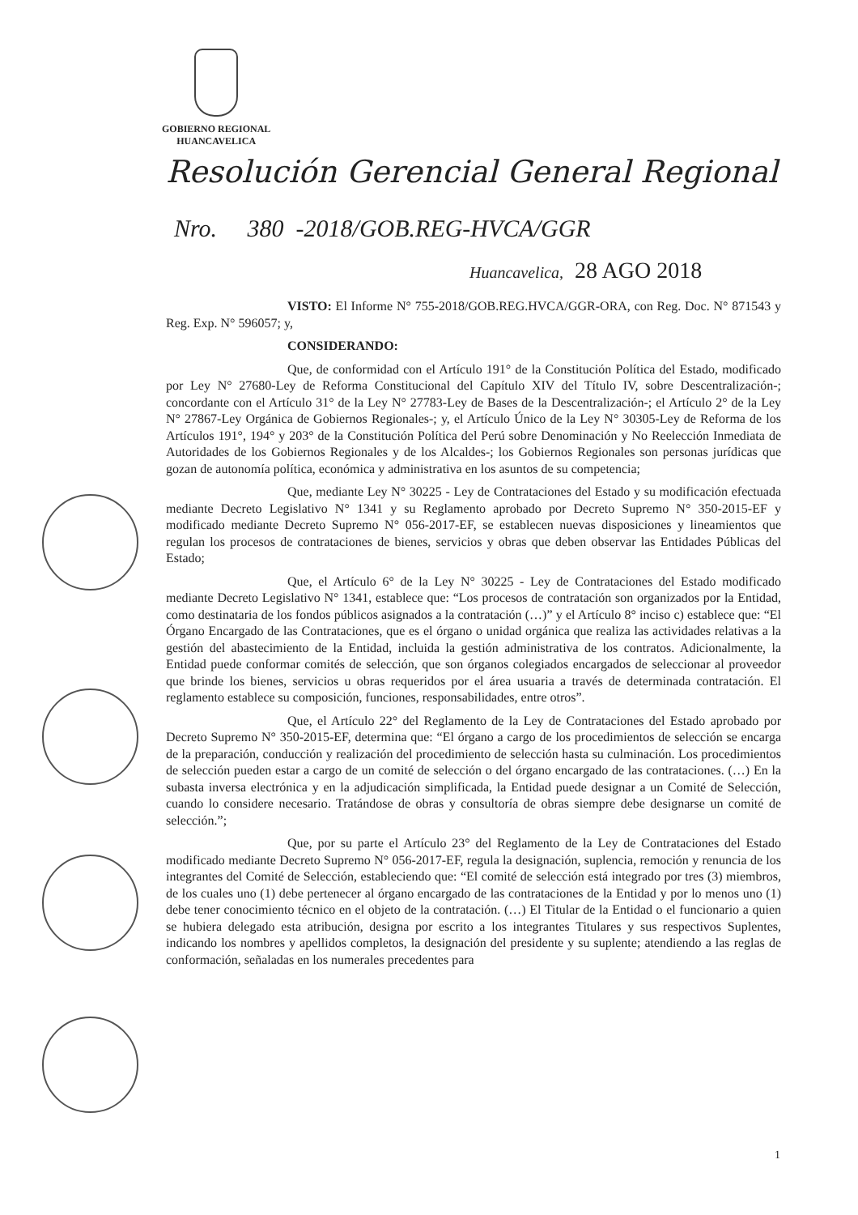GOBIERNO REGIONAL
HUANCAVELICA
Resolución Gerencial General Regional
Nro. 380 -2018/GOB.REG-HVCA/GGR
Huancavelica, 28 AGO 2018
VISTO: El Informe N° 755-2018/GOB.REG.HVCA/GGR-ORA, con Reg. Doc. N° 871543 y Reg. Exp. N° 596057; y,
CONSIDERANDO:
Que, de conformidad con el Artículo 191° de la Constitución Política del Estado, modificado por Ley N° 27680-Ley de Reforma Constitucional del Capítulo XIV del Título IV, sobre Descentralización-; concordante con el Artículo 31° de la Ley N° 27783-Ley de Bases de la Descentralización-; el Artículo 2° de la Ley N° 27867-Ley Orgánica de Gobiernos Regionales-; y, el Artículo Único de la Ley N° 30305-Ley de Reforma de los Artículos 191°, 194° y 203° de la Constitución Política del Perú sobre Denominación y No Reelección Inmediata de Autoridades de los Gobiernos Regionales y de los Alcaldes-; los Gobiernos Regionales son personas jurídicas que gozan de autonomía política, económica y administrativa en los asuntos de su competencia;
Que, mediante Ley N° 30225 - Ley de Contrataciones del Estado y su modificación efectuada mediante Decreto Legislativo N° 1341 y su Reglamento aprobado por Decreto Supremo N° 350-2015-EF y modificado mediante Decreto Supremo N° 056-2017-EF, se establecen nuevas disposiciones y lineamientos que regulan los procesos de contrataciones de bienes, servicios y obras que deben observar las Entidades Públicas del Estado;
Que, el Artículo 6° de la Ley N° 30225 - Ley de Contrataciones del Estado modificado mediante Decreto Legislativo N° 1341, establece que: “Los procesos de contratación son organizados por la Entidad, como destinataria de los fondos públicos asignados a la contratación (…)” y el Artículo 8° inciso c) establece que: “El Órgano Encargado de las Contrataciones, que es el órgano o unidad orgánica que realiza las actividades relativas a la gestión del abastecimiento de la Entidad, incluida la gestión administrativa de los contratos. Adicionalmente, la Entidad puede conformar comités de selección, que son órganos colegiados encargados de seleccionar al proveedor que brinde los bienes, servicios u obras requeridos por el área usuaria a través de determinada contratación. El reglamento establece su composición, funciones, responsabilidades, entre otros”.
Que, el Artículo 22° del Reglamento de la Ley de Contrataciones del Estado aprobado por Decreto Supremo N° 350-2015-EF, determina que: “El órgano a cargo de los procedimientos de selección se encarga de la preparación, conducción y realización del procedimiento de selección hasta su culminación. Los procedimientos de selección pueden estar a cargo de un comité de selección o del órgano encargado de las contrataciones. (…) En la subasta inversa electrónica y en la adjudicación simplificada, la Entidad puede designar a un Comité de Selección, cuando lo considere necesario. Tratándose de obras y consultoría de obras siempre debe designarse un comité de selección.”;
Que, por su parte el Artículo 23° del Reglamento de la Ley de Contrataciones del Estado modificado mediante Decreto Supremo N° 056-2017-EF, regula la designación, suplencia, remoción y renuncia de los integrantes del Comité de Selección, estableciendo que: “El comité de selección está integrado por tres (3) miembros, de los cuales uno (1) debe pertenecer al órgano encargado de las contrataciones de la Entidad y por lo menos uno (1) debe tener conocimiento técnico en el objeto de la contratación. (…) El Titular de la Entidad o el funcionario a quien se hubiera delegado esta atribución, designa por escrito a los integrantes Titulares y sus respectivos Suplentes, indicando los nombres y apellidos completos, la designación del presidente y su suplente; atendiendo a las reglas de conformación, señaladas en los numerales precedentes para
1